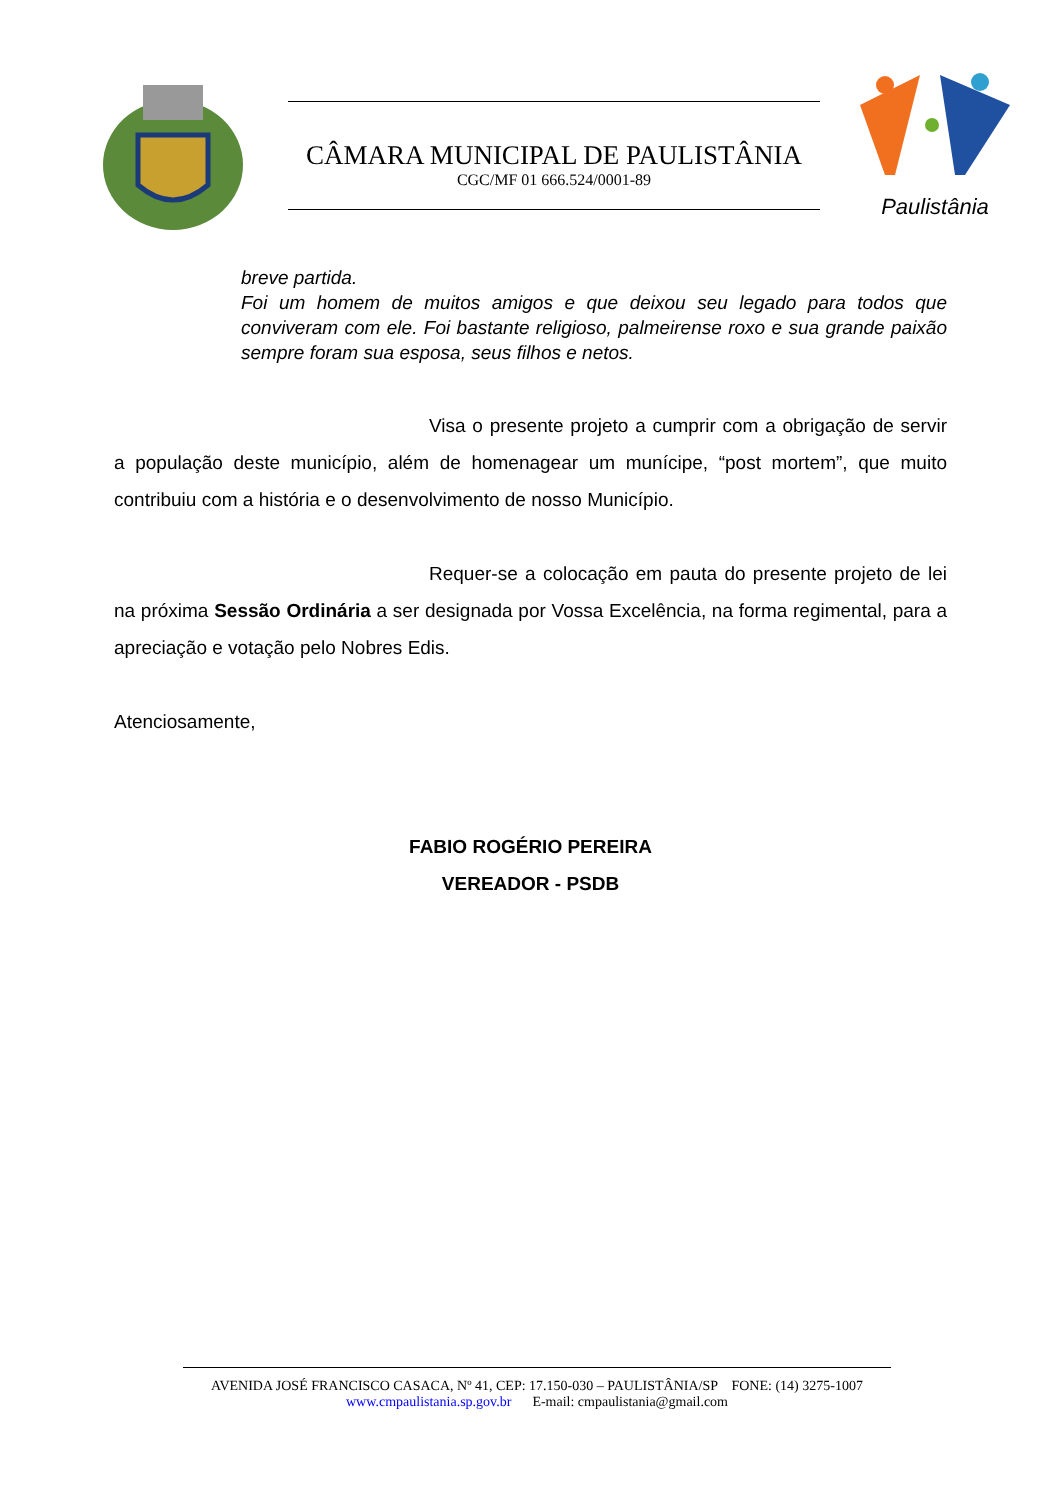CÂMARA MUNICIPAL DE PAULISTÂNIA
CGC/MF 01 666.524/0001-89
Paulistânia
breve partida.
Foi um homem de muitos amigos e que deixou seu legado para todos que conviveram com ele. Foi bastante religioso, palmeirense roxo e sua grande paixão sempre foram sua esposa, seus filhos e netos.
Visa o presente projeto a cumprir com a obrigação de servir a população deste município, além de homenagear um munícipe, “post mortem”, que muito contribuiu com a história e o desenvolvimento de nosso Município.
Requer-se a colocação em pauta do presente projeto de lei na próxima Sessão Ordinária a ser designada por Vossa Excelência, na forma regimental, para a apreciação e votação pelo Nobres Edis.
Atenciosamente,
FABIO ROGÉRIO PEREIRA
VEREADOR - PSDB
AVENIDA JOSÉ FRANCISCO CASACA, Nº 41, CEP: 17.150-030 – PAULISTÂNIA/SP FONE: (14) 3275-1007
www.cmpaulistania.sp.gov.br E-mail: cmpaulistania@gmail.com